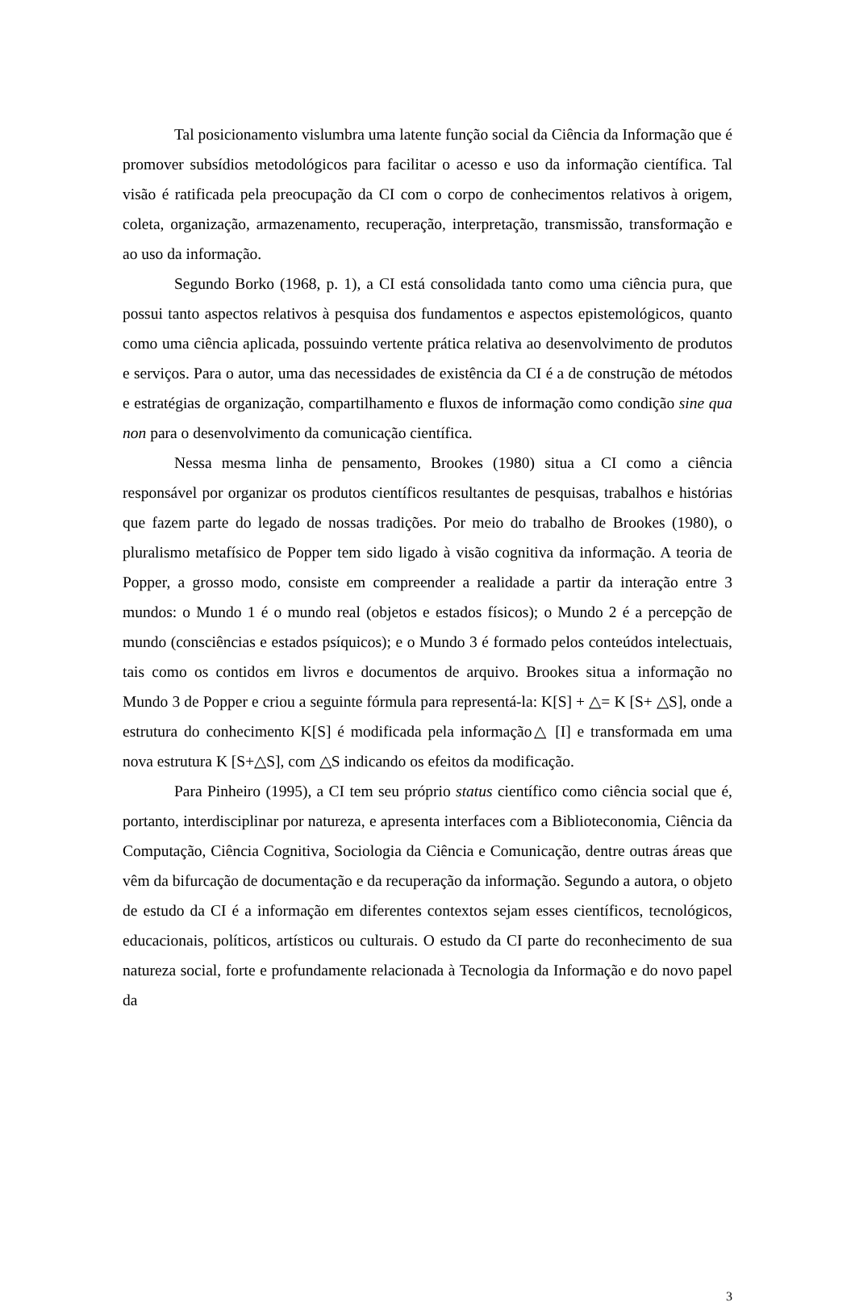Tal posicionamento vislumbra uma latente função social da Ciência da Informação que é promover subsídios metodológicos para facilitar o acesso e uso da informação científica. Tal visão é ratificada pela preocupação da CI com o corpo de conhecimentos relativos à origem, coleta, organização, armazenamento, recuperação, interpretação, transmissão, transformação e ao uso da informação.
Segundo Borko (1968, p. 1), a CI está consolidada tanto como uma ciência pura, que possui tanto aspectos relativos à pesquisa dos fundamentos e aspectos epistemológicos, quanto como uma ciência aplicada, possuindo vertente prática relativa ao desenvolvimento de produtos e serviços. Para o autor, uma das necessidades de existência da CI é a de construção de métodos e estratégias de organização, compartilhamento e fluxos de informação como condição sine qua non para o desenvolvimento da comunicação científica.
Nessa mesma linha de pensamento, Brookes (1980) situa a CI como a ciência responsável por organizar os produtos científicos resultantes de pesquisas, trabalhos e histórias que fazem parte do legado de nossas tradições. Por meio do trabalho de Brookes (1980), o pluralismo metafísico de Popper tem sido ligado à visão cognitiva da informação. A teoria de Popper, a grosso modo, consiste em compreender a realidade a partir da interação entre 3 mundos: o Mundo 1 é o mundo real (objetos e estados físicos); o Mundo 2 é a percepção de mundo (consciências e estados psíquicos); e o Mundo 3 é formado pelos conteúdos intelectuais, tais como os contidos em livros e documentos de arquivo. Brookes situa a informação no Mundo 3 de Popper e criou a seguinte fórmula para representá-la: K[S] + △= K [S+ △S], onde a estrutura do conhecimento K[S] é modificada pela informação△ [I] e transformada em uma nova estrutura K [S+△S], com △S indicando os efeitos da modificação.
Para Pinheiro (1995), a CI tem seu próprio status científico como ciência social que é, portanto, interdisciplinar por natureza, e apresenta interfaces com a Biblioteconomia, Ciência da Computação, Ciência Cognitiva, Sociologia da Ciência e Comunicação, dentre outras áreas que vêm da bifurcação de documentação e da recuperação da informação. Segundo a autora, o objeto de estudo da CI é a informação em diferentes contextos sejam esses científicos, tecnológicos, educacionais, políticos, artísticos ou culturais. O estudo da CI parte do reconhecimento de sua natureza social, forte e profundamente relacionada à Tecnologia da Informação e do novo papel da
3